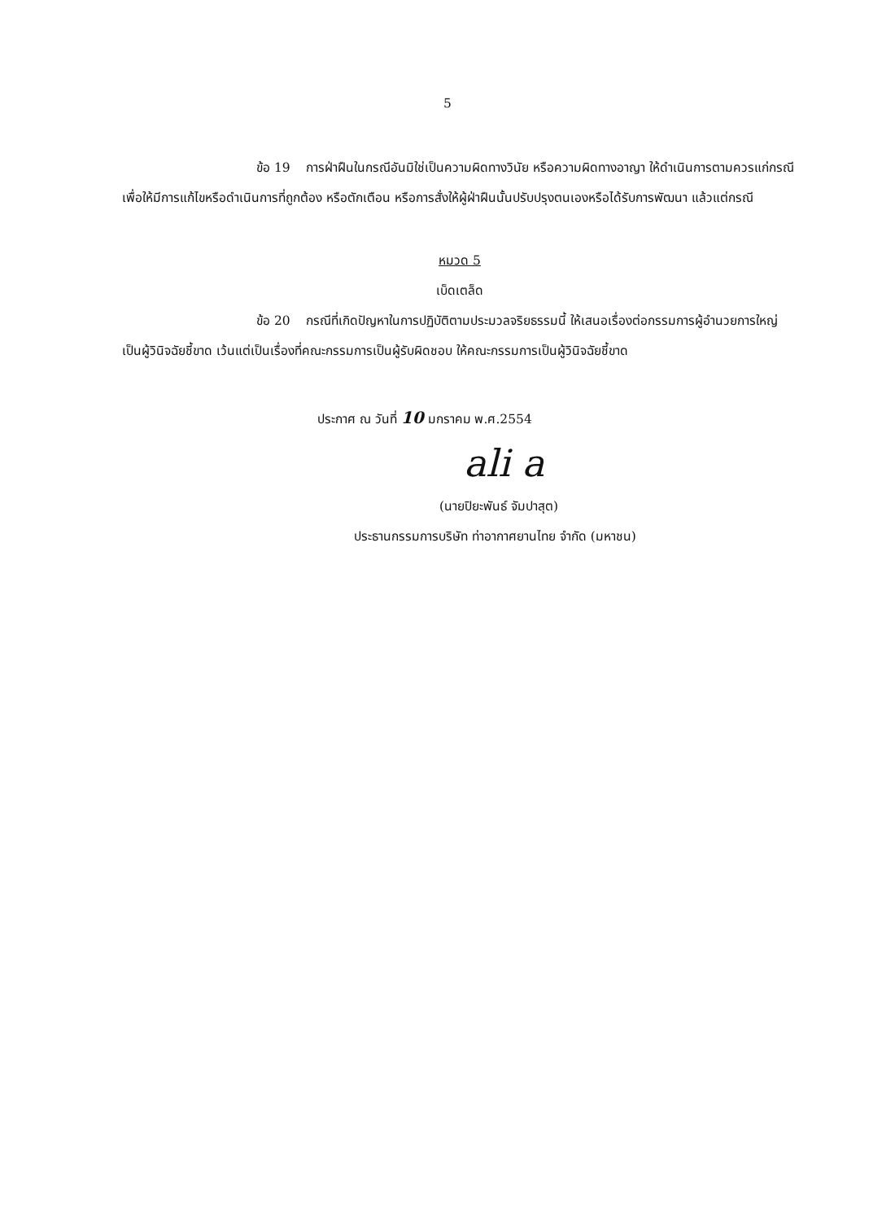5
ข้อ 19 การฝ่าฝืนในกรณีอันมิใช่เป็นความผิดทางวินัย หรือความผิดทางอาญา ให้ดำเนินการตามควรแก่กรณีเพื่อให้มีการแก้ไขหรือดำเนินการที่ถูกต้อง หรือตักเตือน หรือการสั่งให้ผู้ฝ่าฝืนนั้นปรับปรุงตนเองหรือได้รับการพัฒนา แล้วแต่กรณี
หมวด 5
เบ็ดเตล็ด
ข้อ 20 กรณีที่เกิดปัญหาในการปฏิบัติตามประมวลจริยธรรมนี้ ให้เสนอเรื่องต่อกรรมการผู้อำนวยการใหญ่เป็นผู้วินิจฉัยชี้ขาด เว้นแต่เป็นเรื่องที่คณะกรรมการเป็นผู้รับผิดชอบ ให้คณะกรรมการเป็นผู้วินิจฉัยชี้ขาด
ประกาศ ณ วันที่ 10 มกราคม พ.ศ.2554
ali a
(นายปิยะพันธ์ จัมปาสุต)
ประธานกรรมการบริษัท ท่าอากาศยานไทย จำกัด (มหาชน)